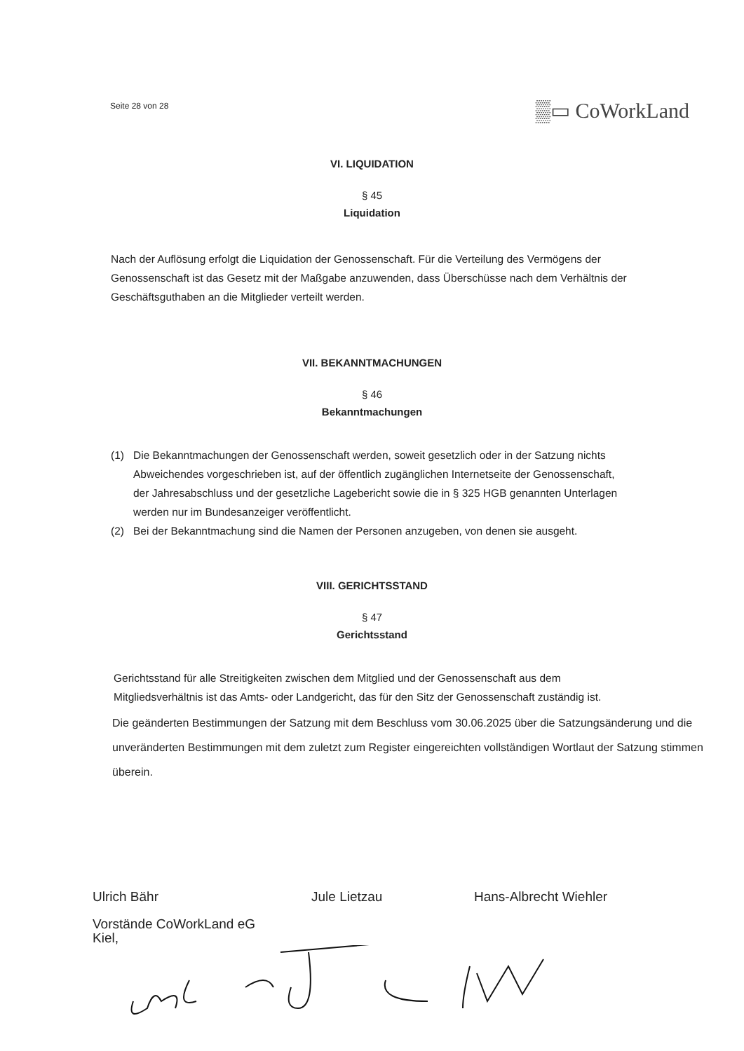Seite 28 von 28
▒▭ CoWorkLand
VI. LIQUIDATION
§ 45
Liquidation
Nach der Auflösung erfolgt die Liquidation der Genossenschaft. Für die Verteilung des Vermögens der Genossenschaft ist das Gesetz mit der Maßgabe anzuwenden, dass Überschüsse nach dem Verhältnis der Geschäftsguthaben an die Mitglieder verteilt werden.
VII. BEKANNTMACHUNGEN
§ 46
Bekanntmachungen
(1) Die Bekanntmachungen der Genossenschaft werden, soweit gesetzlich oder in der Satzung nichts Abweichendes vorgeschrieben ist, auf der öffentlich zugänglichen Internetseite der Genossenschaft, der Jahresabschluss und der gesetzliche Lagebericht sowie die in § 325 HGB genannten Unterlagen werden nur im Bundesanzeiger veröffentlicht.
(2) Bei der Bekanntmachung sind die Namen der Personen anzugeben, von denen sie ausgeht.
VIII. GERICHTSSTAND
§ 47
Gerichtsstand
Gerichtsstand für alle Streitigkeiten zwischen dem Mitglied und der Genossenschaft aus dem Mitgliedsverhältnis ist das Amts- oder Landgericht, das für den Sitz der Genossenschaft zuständig ist.
Die geänderten Bestimmungen der Satzung mit dem Beschluss vom 30.06.2025 über die Satzungsänderung und die unveränderten Bestimmungen mit dem zuletzt zum Register eingereichten vollständigen Wortlaut der Satzung stimmen überein.
Ulrich Bähr Jule Lietzau Hans-Albrecht Wiehler
Vorstände CoWorkLand eG
Kiel,